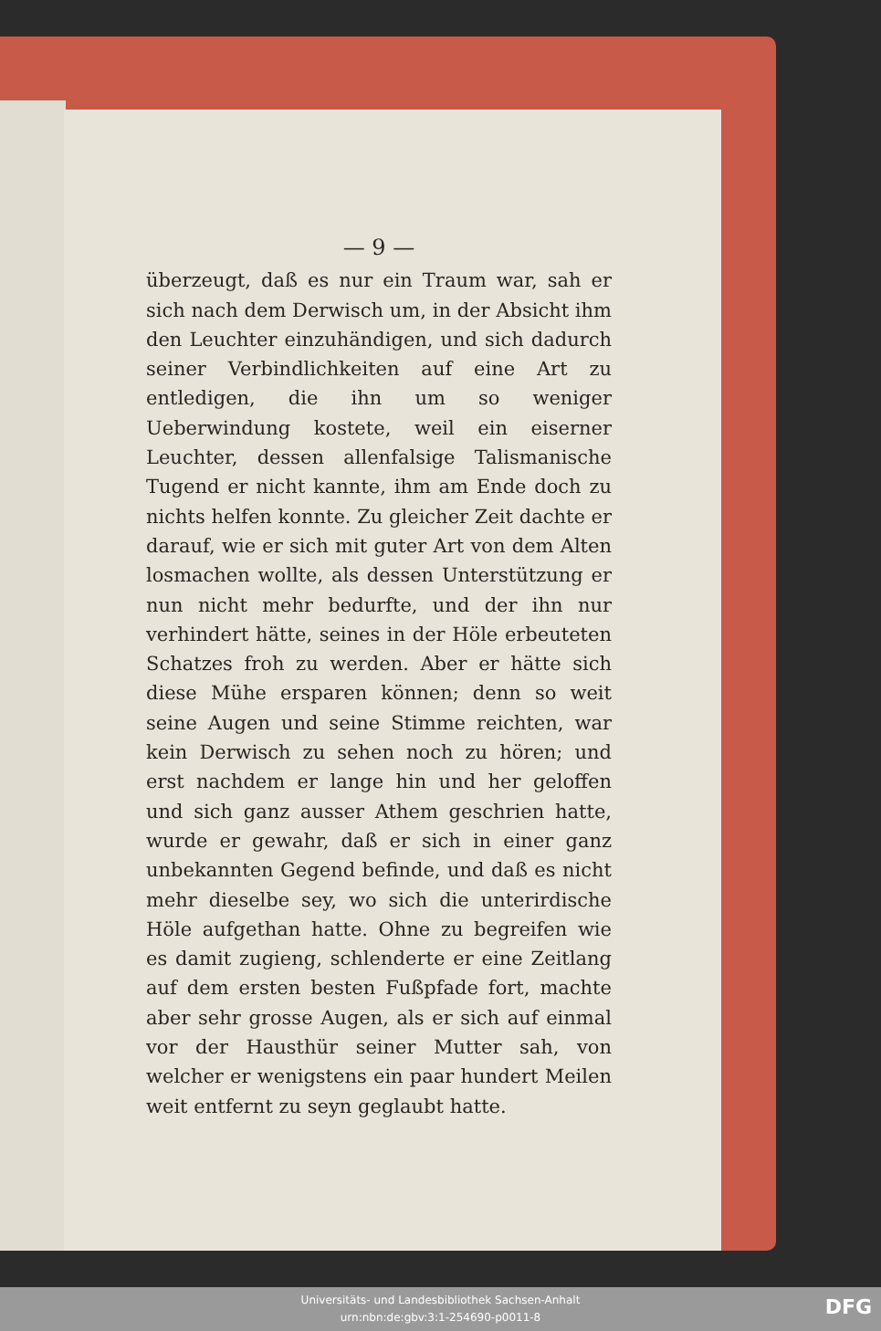— 9 —
überzeugt, daß es nur ein Traum war, sah er sich nach dem Derwisch um, in der Absicht ihm den Leuchter einzuhändigen, und sich dadurch seiner Verbindlichkeiten auf eine Art zu entledigen, die ihn um so weniger Ueberwindung kostete, weil ein eiserner Leuchter, dessen allenfalsige Talismanische Tugend er nicht kannte, ihm am Ende doch zu nichts helfen konnte. Zu gleicher Zeit dachte er darauf, wie er sich mit guter Art von dem Alten losmachen wollte, als dessen Unterstützung er nun nicht mehr bedurfte, und der ihn nur verhindert hätte, seines in der Höle erbeuteten Schatzes froh zu werden. Aber er hätte sich diese Mühe ersparen können; denn so weit seine Augen und seine Stimme reichten, war kein Derwisch zu sehen noch zu hören; und erst nachdem er lange hin und her geloffen und sich ganz ausser Athem geschrien hatte, wurde er gewahr, daß er sich in einer ganz unbekannten Gegend befinde, und daß es nicht mehr dieselbe sey, wo sich die unterirdische Höle aufgethan hatte. Ohne zu begreifen wie es damit zugieng, schlenderte er eine Zeitlang auf dem ersten besten Fußpfade fort, machte aber sehr grosse Augen, als er sich auf einmal vor der Hausthür seiner Mutter sah, von welcher er wenigstens ein paar hundert Meilen weit entfernt zu seyn geglaubt hatte.
Universitäts- und Landesbibliothek Sachsen-Anhalt
urn:nbn:de:gbv:3:1-254690-p0011-8
DFG